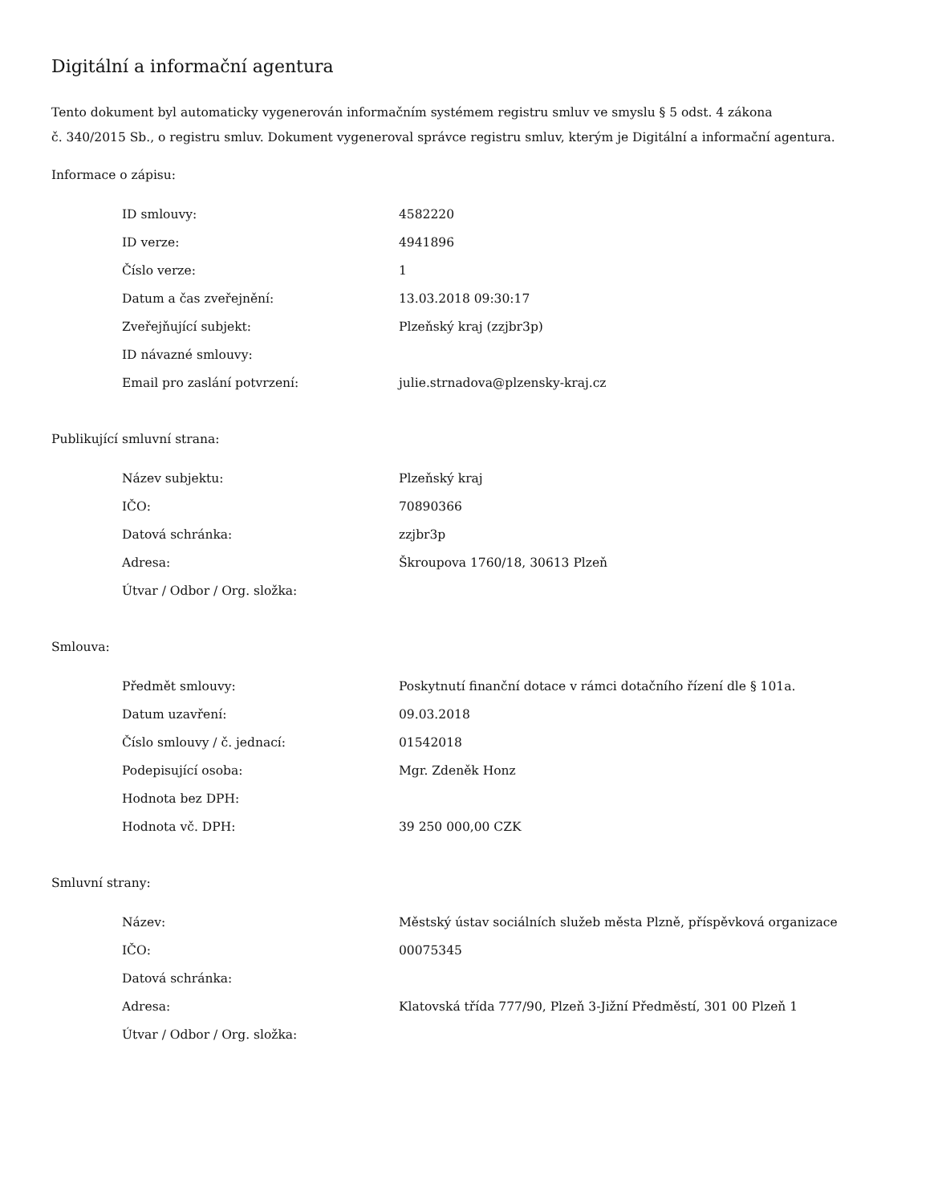Digitální a informační agentura
Tento dokument byl automaticky vygenerován informačním systémem registru smluv ve smyslu § 5 odst. 4 zákona
č. 340/2015 Sb., o registru smluv. Dokument vygeneroval správce registru smluv, kterým je Digitální a informační agentura.
Informace o zápisu:
| ID smlouvy: | 4582220 |
| ID verze: | 4941896 |
| Číslo verze: | 1 |
| Datum a čas zveřejnění: | 13.03.2018 09:30:17 |
| Zveřejňující subjekt: | Plzeňský kraj (zzjbr3p) |
| ID návazné smlouvy: | |
| Email pro zaslání potvrzení: | julie.strnadova@plzensky-kraj.cz |
Publikující smluvní strana:
| Název subjektu: | Plzeňský kraj |
| IČO: | 70890366 |
| Datová schránka: | zzjbr3p |
| Adresa: | Škroupova 1760/18, 30613 Plzeň |
| Útvar / Odbor / Org. složka: | |
Smlouva:
| Předmět smlouvy: | Poskytnutí finanční dotace v rámci dotačního řízení dle § 101a. |
| Datum uzavření: | 09.03.2018 |
| Číslo smlouvy / č. jednací: | 01542018 |
| Podepisující osoba: | Mgr. Zdeněk Honz |
| Hodnota bez DPH: | |
| Hodnota vč. DPH: | 39 250 000,00 CZK |
Smluvní strany:
| Název: | Městský ústav sociálních služeb města Plzně, příspěvková organizace |
| IČO: | 00075345 |
| Datová schránka: | |
| Adresa: | Klatovská třída 777/90, Plzeň 3-Jižní Předměstí, 301 00 Plzeň 1 |
| Útvar / Odbor / Org. složka: | |